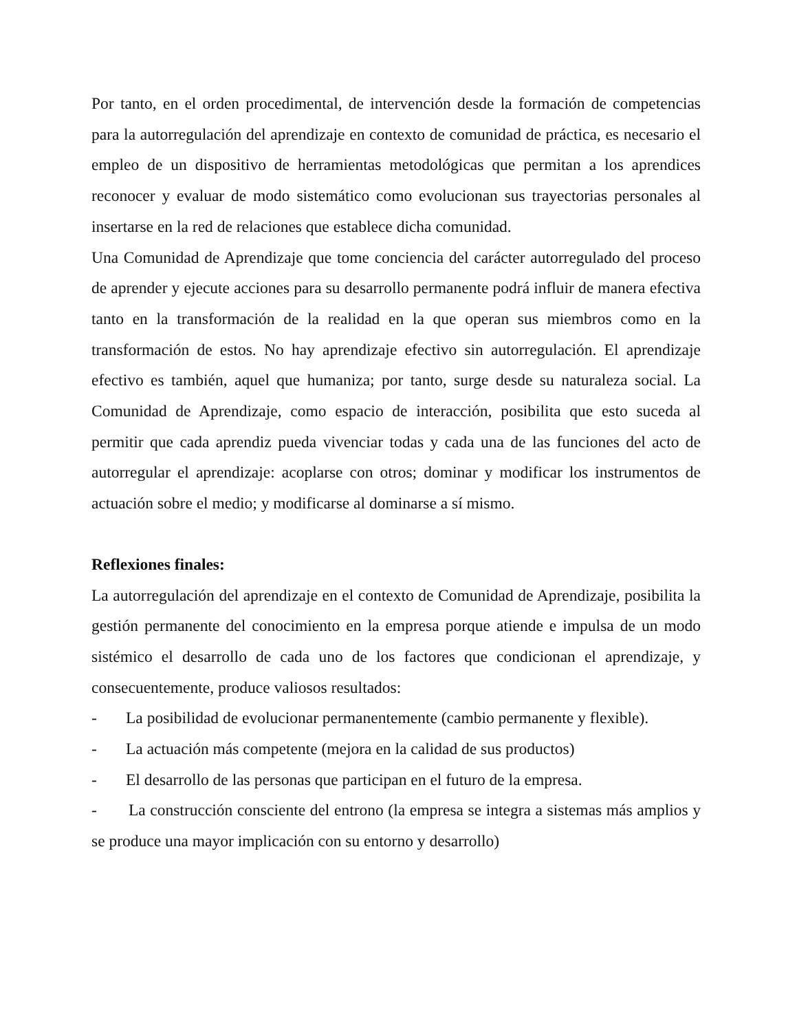Por tanto, en el orden procedimental, de intervención desde la formación de competencias para la autorregulación del aprendizaje en contexto de comunidad de práctica, es necesario el empleo de un dispositivo de herramientas metodológicas que permitan a los aprendices reconocer y evaluar de modo sistemático como evolucionan sus trayectorias personales al insertarse en la red de relaciones que establece dicha comunidad.
Una Comunidad de Aprendizaje que tome conciencia del carácter autorregulado del proceso de aprender y ejecute acciones para su desarrollo permanente podrá influir de manera efectiva tanto en la transformación de la realidad en la que operan sus miembros como en la transformación de estos. No hay aprendizaje efectivo sin autorregulación. El aprendizaje efectivo es también, aquel que humaniza; por tanto, surge desde su naturaleza social. La Comunidad de Aprendizaje, como espacio de interacción, posibilita que esto suceda al permitir que cada aprendiz pueda vivenciar todas y cada una de las funciones del acto de autorregular el aprendizaje: acoplarse con otros; dominar y modificar los instrumentos de actuación sobre el medio; y modificarse al dominarse a sí mismo.
Reflexiones finales:
La autorregulación del aprendizaje en el contexto de Comunidad de Aprendizaje, posibilita la gestión permanente del conocimiento en la empresa porque atiende e impulsa de un modo sistémico el desarrollo de cada uno de los factores que condicionan el aprendizaje, y consecuentemente, produce valiosos resultados:
- La posibilidad de evolucionar permanentemente (cambio permanente y flexible).
- La actuación más competente (mejora en la calidad de sus productos)
- El desarrollo de las personas que participan en el futuro de la empresa.
- La construcción consciente del entrono (la empresa se integra a sistemas más amplios y se produce una mayor implicación con su entorno y desarrollo)